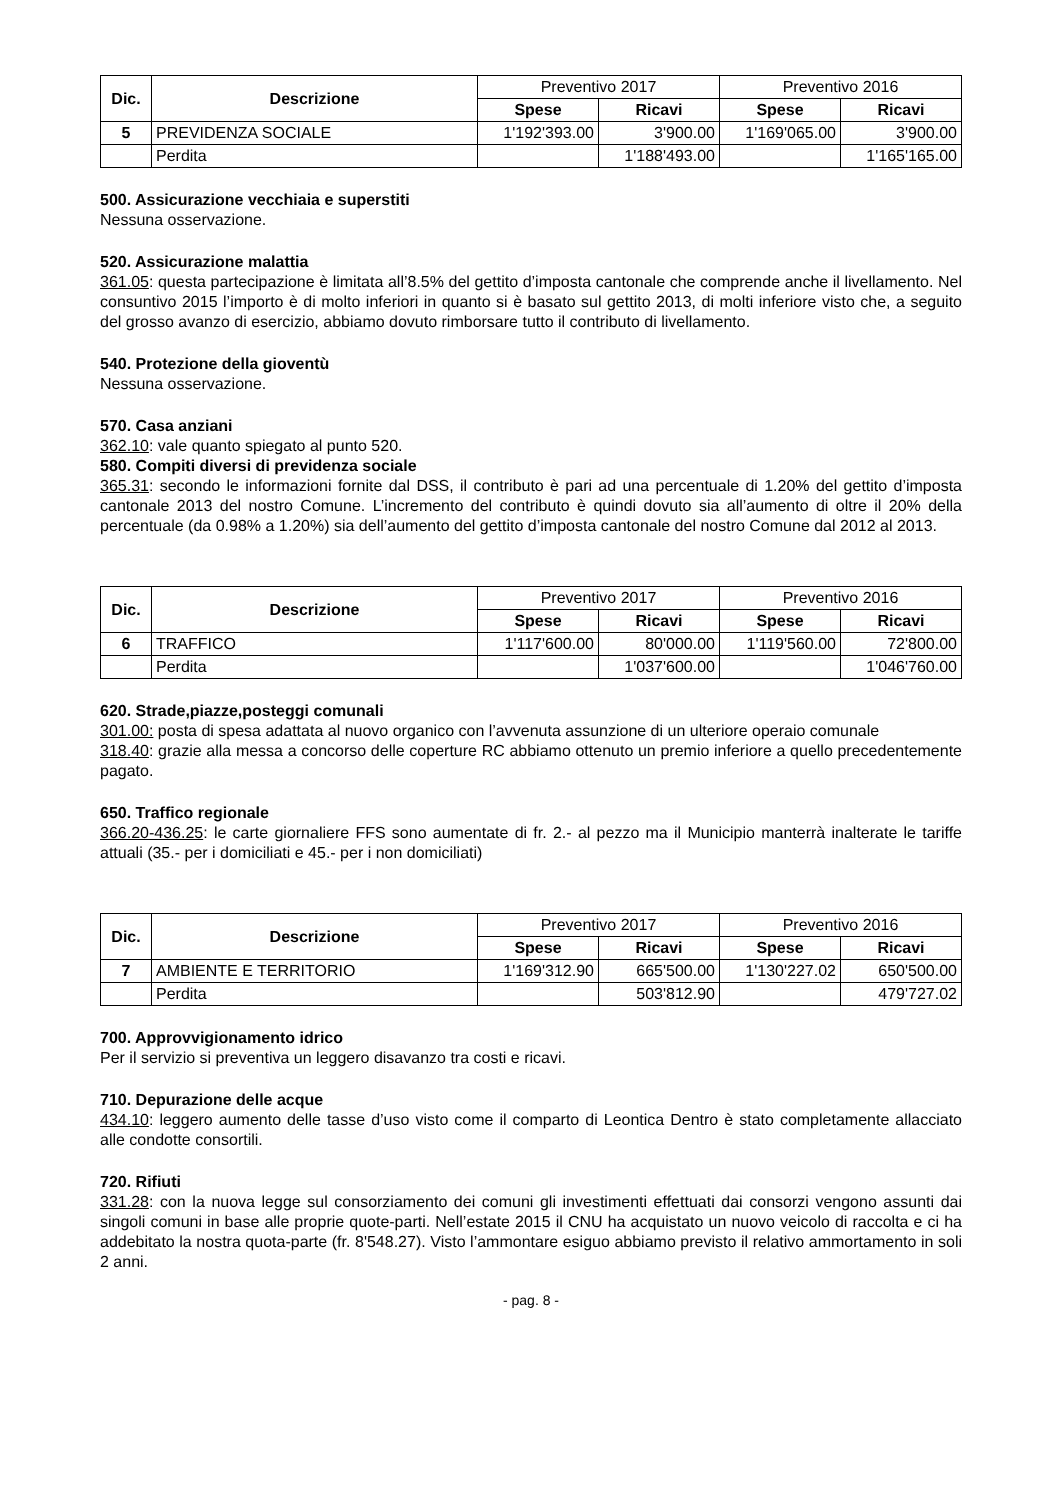| Dic. | Descrizione | Preventivo 2017 | | Preventivo 2016 | |
| | | Spese | Ricavi | Spese | Ricavi |
| 5 | PREVIDENZA SOCIALE | 1'192'393.00 | 3'900.00 | 1'169'065.00 | 3'900.00 |
| | Perdita | | 1'188'493.00 | | 1'165'165.00 |
500. Assicurazione vecchiaia e superstiti
Nessuna osservazione.
520. Assicurazione malattia
361.05: questa partecipazione è limitata all’8.5% del gettito d’imposta cantonale che comprende anche il livellamento. Nel consuntivo 2015 l’importo è di molto inferiori in quanto si è basato sul gettito 2013, di molti inferiore visto che, a seguito del grosso avanzo di esercizio, abbiamo dovuto rimborsare tutto il contributo di livellamento.
540. Protezione della gioventù
Nessuna osservazione.
570. Casa anziani
362.10: vale quanto spiegato al punto 520.
580. Compiti diversi di previdenza sociale
365.31: secondo le informazioni fornite dal DSS, il contributo è pari ad una percentuale di 1.20% del gettito d’imposta cantonale 2013 del nostro Comune. L’incremento del contributo è quindi dovuto sia all’aumento di oltre il 20% della percentuale (da 0.98% a 1.20%) sia dell’aumento del gettito d’imposta cantonale del nostro Comune dal 2012 al 2013.
| Dic. | Descrizione | Preventivo 2017 | | Preventivo 2016 | |
| | | Spese | Ricavi | Spese | Ricavi |
| 6 | TRAFFICO | 1'117'600.00 | 80'000.00 | 1'119'560.00 | 72'800.00 |
| | Perdita | | 1'037'600.00 | | 1'046'760.00 |
620. Strade,piazze,posteggi comunali
301.00: posta di spesa adattata al nuovo organico con l’avvenuta assunzione di un ulteriore operaio comunale
318.40: grazie alla messa a concorso delle coperture RC abbiamo ottenuto un premio inferiore a quello precedentemente pagato.
650. Traffico regionale
366.20-436.25: le carte giornaliere FFS sono aumentate di fr. 2.- al pezzo ma il Municipio manterrà inalterate le tariffe attuali (35.- per i domiciliati e 45.- per i non domiciliati)
| Dic. | Descrizione | Preventivo 2017 | | Preventivo 2016 | |
| | | Spese | Ricavi | Spese | Ricavi |
| 7 | AMBIENTE E TERRITORIO | 1'169'312.90 | 665'500.00 | 1'130'227.02 | 650'500.00 |
| | Perdita | | 503'812.90 | | 479'727.02 |
700. Approvvigionamento idrico
Per il servizio si preventiva un leggero disavanzo tra costi e ricavi.
710. Depurazione delle acque
434.10: leggero aumento delle tasse d’uso visto come il comparto di Leontica Dentro è stato completamente allacciato alle condotte consortili.
720. Rifiuti
331.28: con la nuova legge sul consorziamento dei comuni gli investimenti effettuati dai consorzi vengono assunti dai singoli comuni in base alle proprie quote-parti. Nell’estate 2015 il CNU ha acquistato un nuovo veicolo di raccolta e ci ha addebitato la nostra quota-parte (fr. 8'548.27). Visto l’ammontare esiguo abbiamo previsto il relativo ammortamento in soli 2 anni.
- pag. 8 -